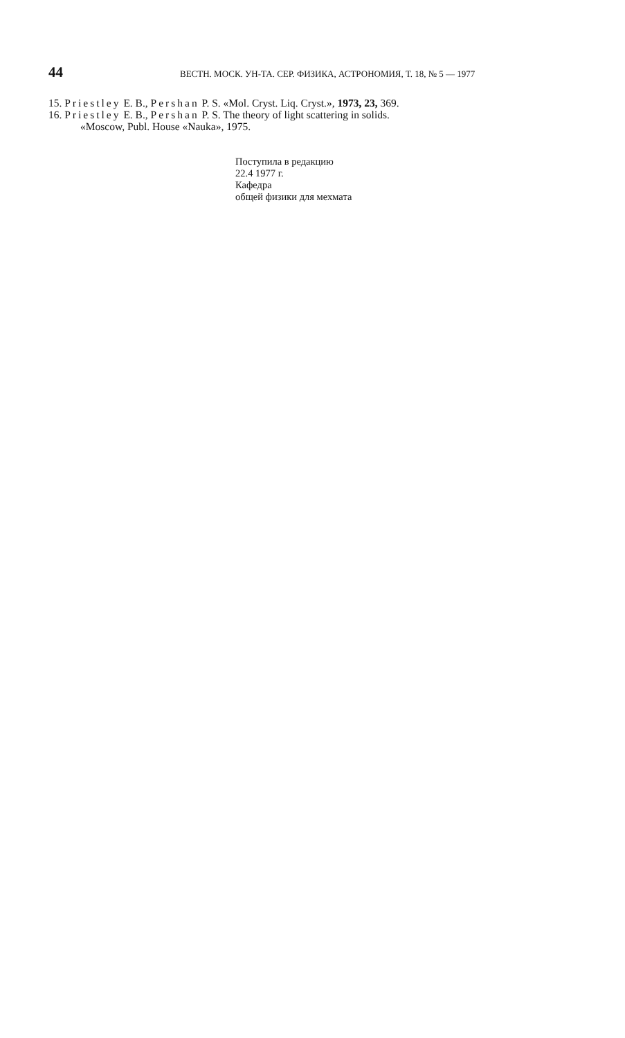44 ВЕСТН. МОСК. УН-ТА. СЕР. ФИЗИКА, АСТРОНОМИЯ, Т. 18, № 5 — 1977
15. Priestley E. B., Pershan P. S. «Mol. Cryst. Liq. Cryst.», 1973, 23, 369.
16. Priestley E. B., Pershan P. S. The theory of light scattering in solids.
«Moscow, Publ. House «Nauka», 1975.
Поступила в редакцию
22.4 1977 г.
Кафедра
общей физики для мехмата